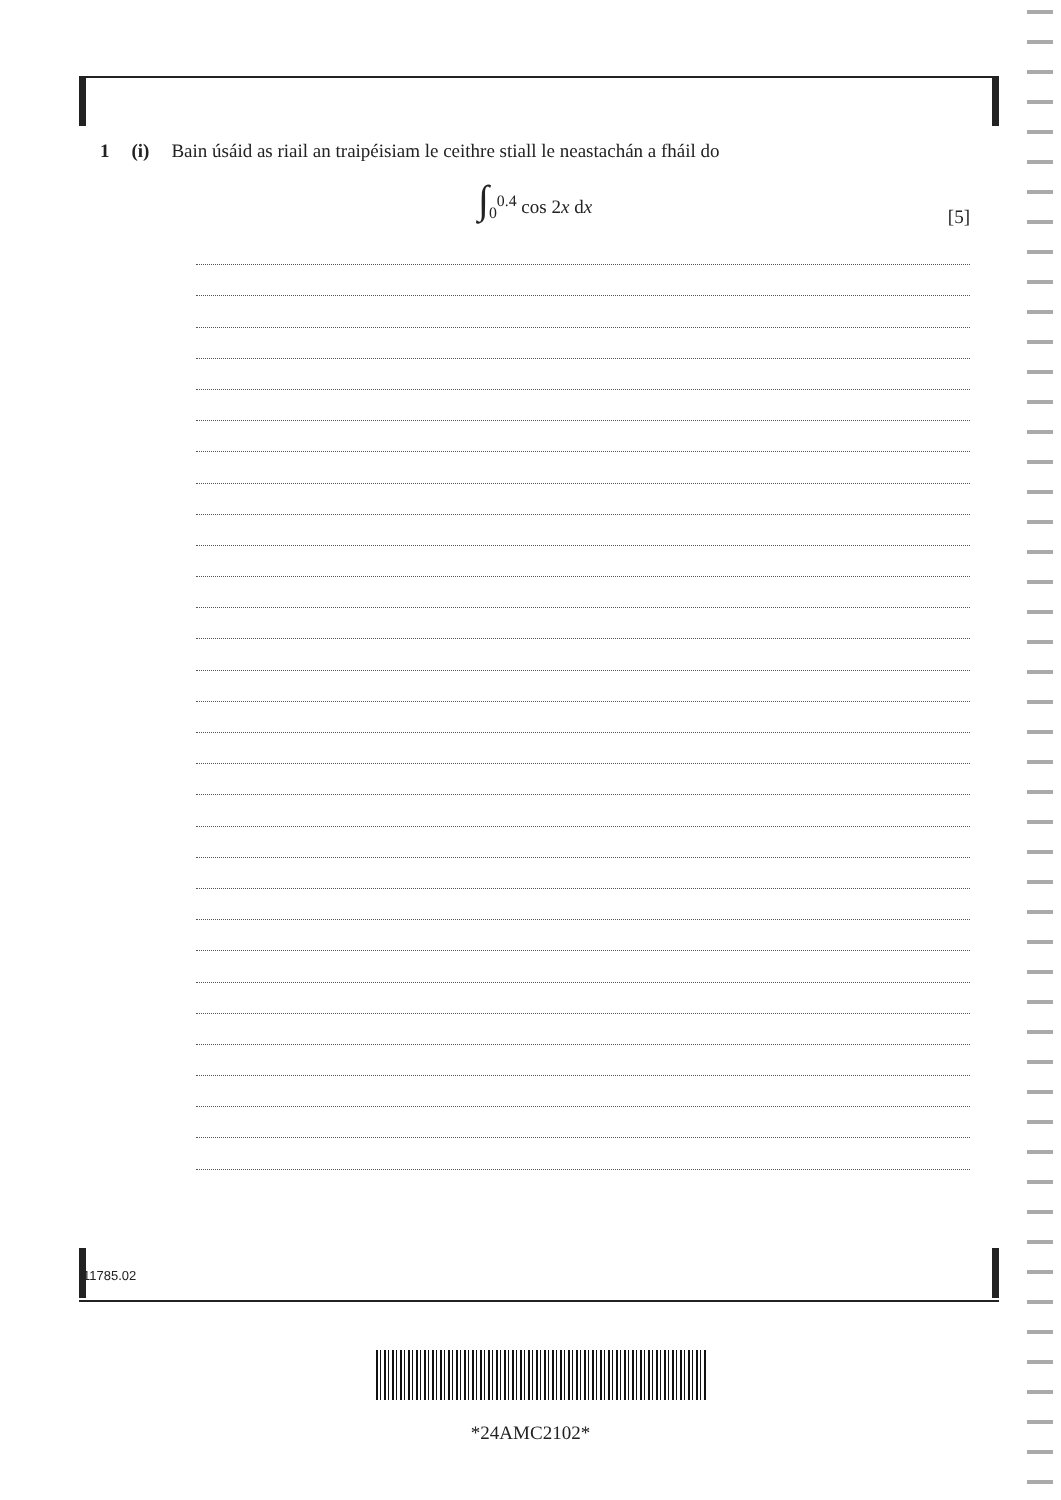1 (i) Bain úsáid as riail an traipéisiam le ceithre stiall le neastachán a fháil do
∫<sub>0</sub><sup>0.4</sup> cos 2x dx
[5]
11785.02
*24AMC2102*